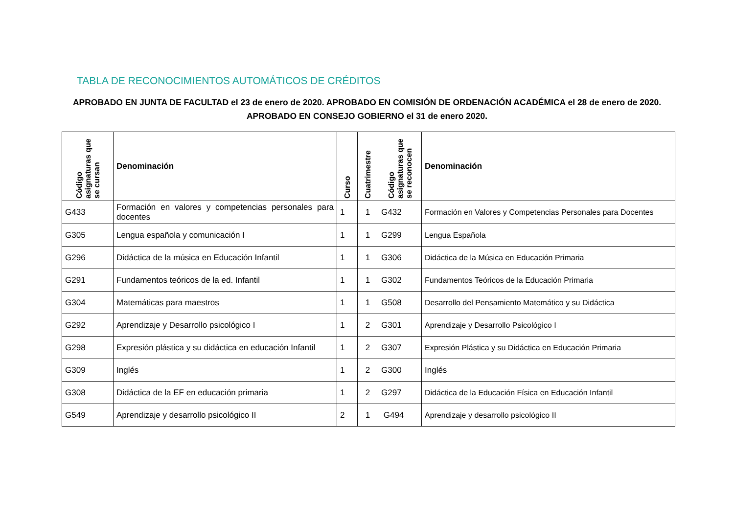TABLA DE RECONOCIMIENTOS AUTOMÁTICOS DE CRÉDITOS
APROBADO EN JUNTA DE FACULTAD el 23 de enero de 2020. APROBADO EN COMISIÓN DE ORDENACIÓN ACADÉMICA el 28 de enero de 2020. APROBADO EN CONSEJO GOBIERNO el 31 de enero 2020.
| Código asignaturas que se cursan | Denominación | Curso | Cuatrimestre | Código asignaturas que se reconocen | Denominación |
| --- | --- | --- | --- | --- | --- |
| G433 | Formación en valores y competencias personales para docentes | 1 | 1 | G432 | Formación en Valores y Competencias Personales para Docentes |
| G305 | Lengua española y comunicación I | 1 | 1 | G299 | Lengua Española |
| G296 | Didáctica de la música en Educación Infantil | 1 | 1 | G306 | Didáctica de la Música en Educación Primaria |
| G291 | Fundamentos teóricos de la ed. Infantil | 1 | 1 | G302 | Fundamentos Teóricos de la Educación Primaria |
| G304 | Matemáticas para maestros | 1 | 1 | G508 | Desarrollo del Pensamiento Matemático y su Didáctica |
| G292 | Aprendizaje y Desarrollo psicológico I | 1 | 2 | G301 | Aprendizaje y Desarrollo Psicológico I |
| G298 | Expresión plástica y su didáctica en educación Infantil | 1 | 2 | G307 | Expresión Plástica y su Didáctica en Educación Primaria |
| G309 | Inglés | 1 | 2 | G300 | Inglés |
| G308 | Didáctica de la EF en educación primaria | 1 | 2 | G297 | Didáctica de la Educación Física en Educación Infantil |
| G549 | Aprendizaje y desarrollo psicológico II | 2 | 1 | G494 | Aprendizaje y desarrollo psicológico II |